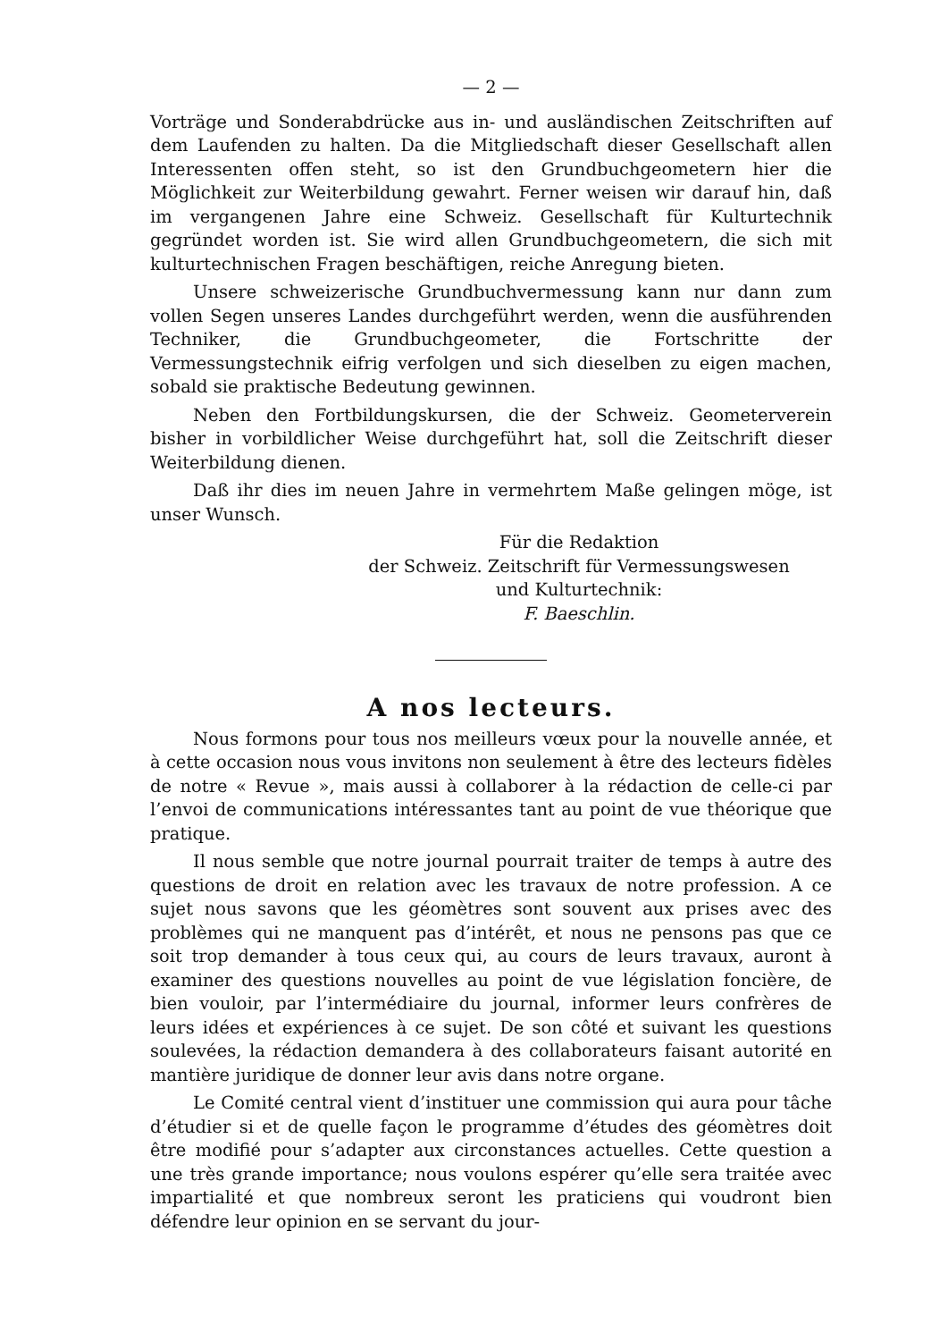— 2 —
Vorträge und Sonderabdrücke aus in- und ausländischen Zeitschriften auf dem Laufenden zu halten. Da die Mitgliedschaft dieser Gesellschaft allen Interessenten offen steht, so ist den Grundbuchgeometern hier die Möglichkeit zur Weiterbildung gewahrt. Ferner weisen wir darauf hin, daß im vergangenen Jahre eine Schweiz. Gesellschaft für Kulturtechnik gegründet worden ist. Sie wird allen Grundbuchgeometern, die sich mit kulturtechnischen Fragen beschäftigen, reiche Anregung bieten.
Unsere schweizerische Grundbuchvermessung kann nur dann zum vollen Segen unseres Landes durchgeführt werden, wenn die ausführenden Techniker, die Grundbuchgeometer, die Fortschritte der Vermessungstechnik eifrig verfolgen und sich dieselben zu eigen machen, sobald sie praktische Bedeutung gewinnen.
Neben den Fortbildungskursen, die der Schweiz. Geometerverein bisher in vorbildlicher Weise durchgeführt hat, soll die Zeitschrift dieser Weiterbildung dienen.
Daß ihr dies im neuen Jahre in vermehrtem Maße gelingen möge, ist unser Wunsch.
Für die Redaktion
der Schweiz. Zeitschrift für Vermessungswesen
und Kulturtechnik:
F. Baeschlin.
A nos lecteurs.
Nous formons pour tous nos meilleurs vœux pour la nouvelle année, et à cette occasion nous vous invitons non seulement à être des lecteurs fidèles de notre « Revue », mais aussi à collaborer à la rédaction de celle-ci par l’envoi de communications intéressantes tant au point de vue théorique que pratique.
Il nous semble que notre journal pourrait traiter de temps à autre des questions de droit en relation avec les travaux de notre profession. A ce sujet nous savons que les géomètres sont souvent aux prises avec des problèmes qui ne manquent pas d’intérêt, et nous ne pensons pas que ce soit trop demander à tous ceux qui, au cours de leurs travaux, auront à examiner des questions nouvelles au point de vue législation foncière, de bien vouloir, par l’intermédiaire du journal, informer leurs confrères de leurs idées et expériences à ce sujet. De son côté et suivant les questions soulevées, la rédaction demandera à des collaborateurs faisant autorité en mantière juridique de donner leur avis dans notre organe.
Le Comité central vient d’instituer une commission qui aura pour tâche d’étudier si et de quelle façon le programme d’études des géomètres doit être modifié pour s’adapter aux circonstances actuelles. Cette question a une très grande importance; nous voulons espérer qu’elle sera traitée avec impartialité et que nombreux seront les praticiens qui voudront bien défendre leur opinion en se servant du jour-